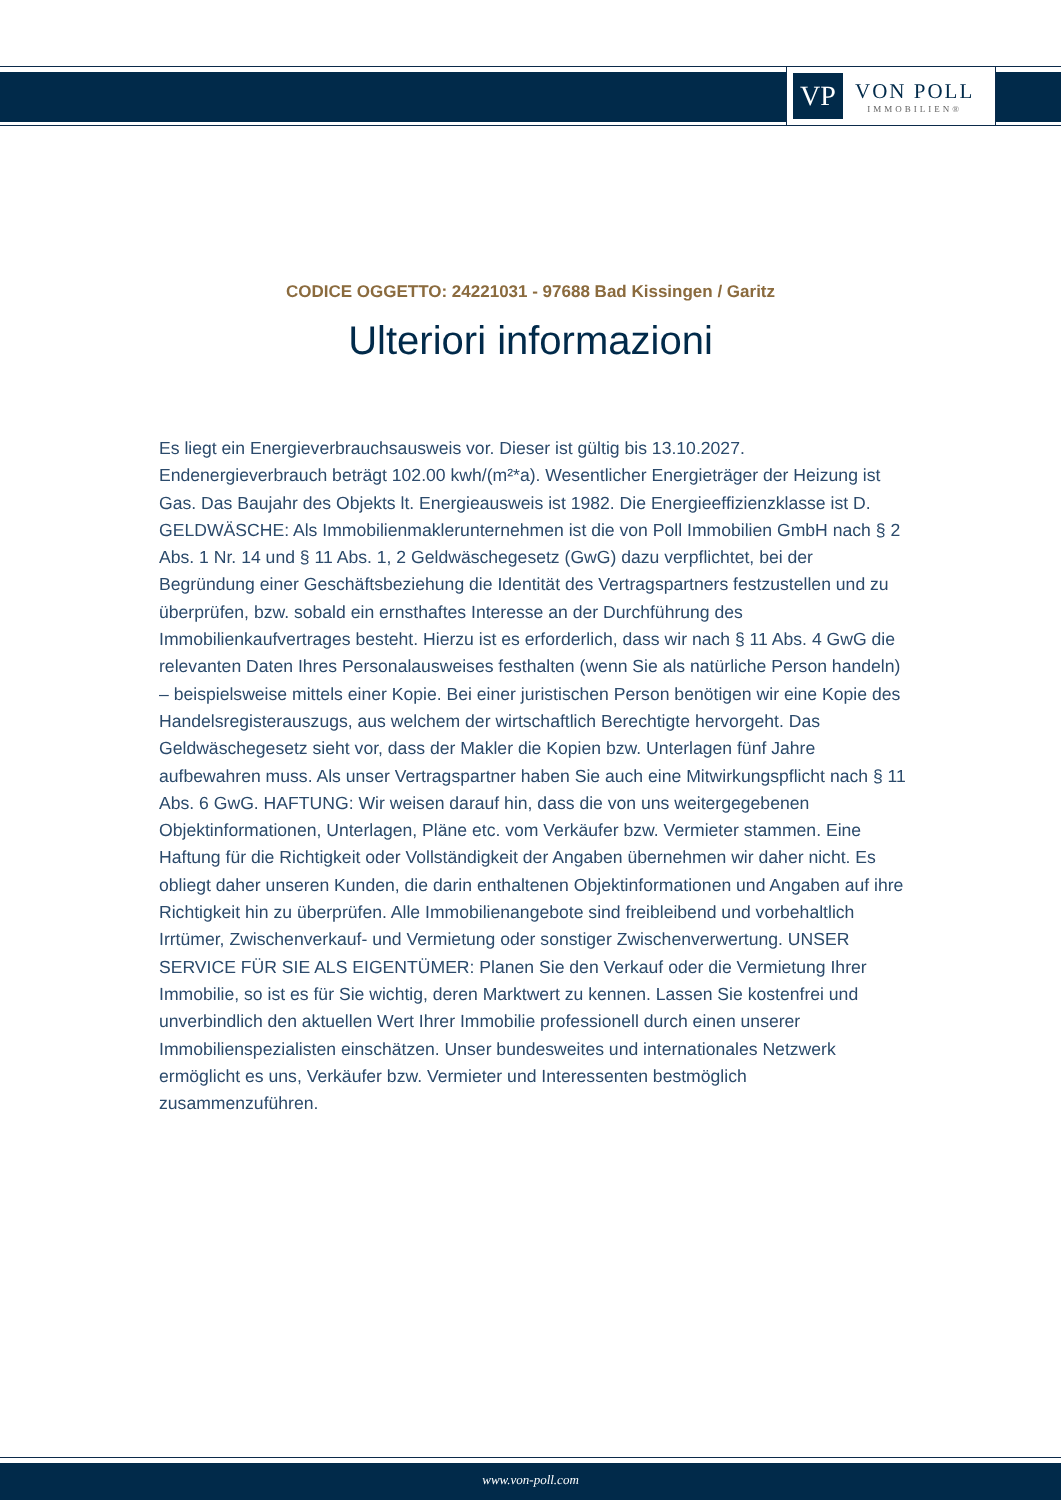VP
VON POLL
IMMOBILIEN®
CODICE OGGETTO: 24221031 - 97688 Bad Kissingen / Garitz
Ulteriori informazioni
Es liegt ein Energieverbrauchsausweis vor. Dieser ist gültig bis 13.10.2027. Endenergieverbrauch beträgt 102.00 kwh/(m²*a). Wesentlicher Energieträger der Heizung ist Gas. Das Baujahr des Objekts lt. Energieausweis ist 1982. Die Energieeffizienzklasse ist D. GELDWÄSCHE: Als Immobilienmaklerunternehmen ist die von Poll Immobilien GmbH nach § 2 Abs. 1 Nr. 14 und § 11 Abs. 1, 2 Geldwäschegesetz (GwG) dazu verpflichtet, bei der Begründung einer Geschäftsbeziehung die Identität des Vertragspartners festzustellen und zu überprüfen, bzw. sobald ein ernsthaftes Interesse an der Durchführung des Immobilienkaufvertrages besteht. Hierzu ist es erforderlich, dass wir nach § 11 Abs. 4 GwG die relevanten Daten Ihres Personalausweises festhalten (wenn Sie als natürliche Person handeln) – beispielsweise mittels einer Kopie. Bei einer juristischen Person benötigen wir eine Kopie des Handelsregisterauszugs, aus welchem der wirtschaftlich Berechtigte hervorgeht. Das Geldwäschegesetz sieht vor, dass der Makler die Kopien bzw. Unterlagen fünf Jahre aufbewahren muss. Als unser Vertragspartner haben Sie auch eine Mitwirkungspflicht nach § 11 Abs. 6 GwG. HAFTUNG: Wir weisen darauf hin, dass die von uns weitergegebenen Objektinformationen, Unterlagen, Pläne etc. vom Verkäufer bzw. Vermieter stammen. Eine Haftung für die Richtigkeit oder Vollständigkeit der Angaben übernehmen wir daher nicht. Es obliegt daher unseren Kunden, die darin enthaltenen Objektinformationen und Angaben auf ihre Richtigkeit hin zu überprüfen. Alle Immobilienangebote sind freibleibend und vorbehaltlich Irrtümer, Zwischenverkauf- und Vermietung oder sonstiger Zwischenverwertung. UNSER SERVICE FÜR SIE ALS EIGENTÜMER: Planen Sie den Verkauf oder die Vermietung Ihrer Immobilie, so ist es für Sie wichtig, deren Marktwert zu kennen. Lassen Sie kostenfrei und unverbindlich den aktuellen Wert Ihrer Immobilie professionell durch einen unserer Immobilienspezialisten einschätzen. Unser bundesweites und internationales Netzwerk ermöglicht es uns, Verkäufer bzw. Vermieter und Interessenten bestmöglich zusammenzuführen.
www.von-poll.com